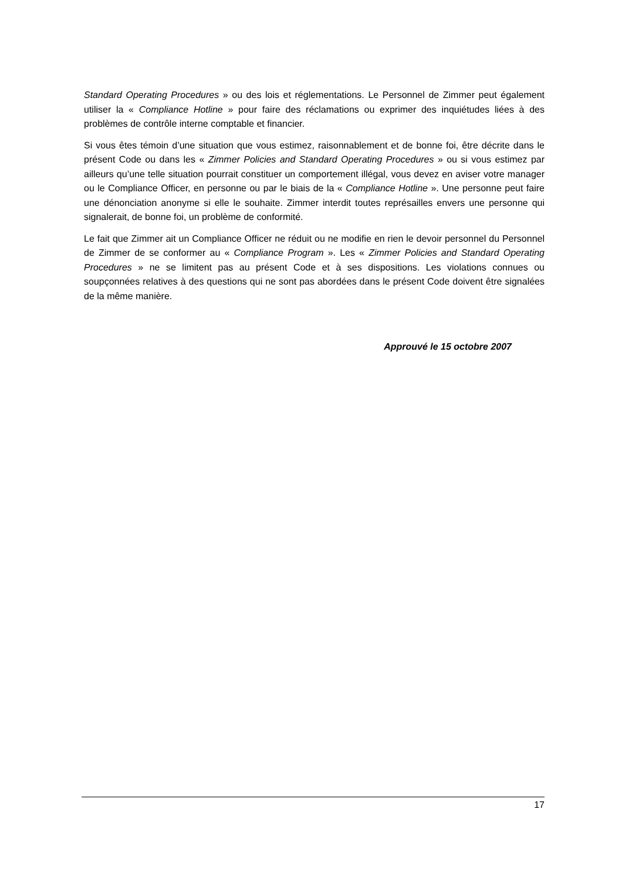Standard Operating Procedures » ou des lois et réglementations. Le Personnel de Zimmer peut également utiliser la « Compliance Hotline » pour faire des réclamations ou exprimer des inquiétudes liées à des problèmes de contrôle interne comptable et financier.
Si vous êtes témoin d’une situation que vous estimez, raisonnablement et de bonne foi, être décrite dans le présent Code ou dans les « Zimmer Policies and Standard Operating Procedures » ou si vous estimez par ailleurs qu’une telle situation pourrait constituer un comportement illégal, vous devez en aviser votre manager ou le Compliance Officer, en personne ou par le biais de la « Compliance Hotline ». Une personne peut faire une dénonciation anonyme si elle le souhaite. Zimmer interdit toutes représailles envers une personne qui signalerait, de bonne foi, un problème de conformité.
Le fait que Zimmer ait un Compliance Officer ne réduit ou ne modifie en rien le devoir personnel du Personnel de Zimmer de se conformer au « Compliance Program ». Les « Zimmer Policies and Standard Operating Procedures » ne se limitent pas au présent Code et à ses dispositions. Les violations connues ou soupçonnées relatives à des questions qui ne sont pas abordées dans le présent Code doivent être signalées de la même manière.
Approuvé le 15 octobre 2007
17